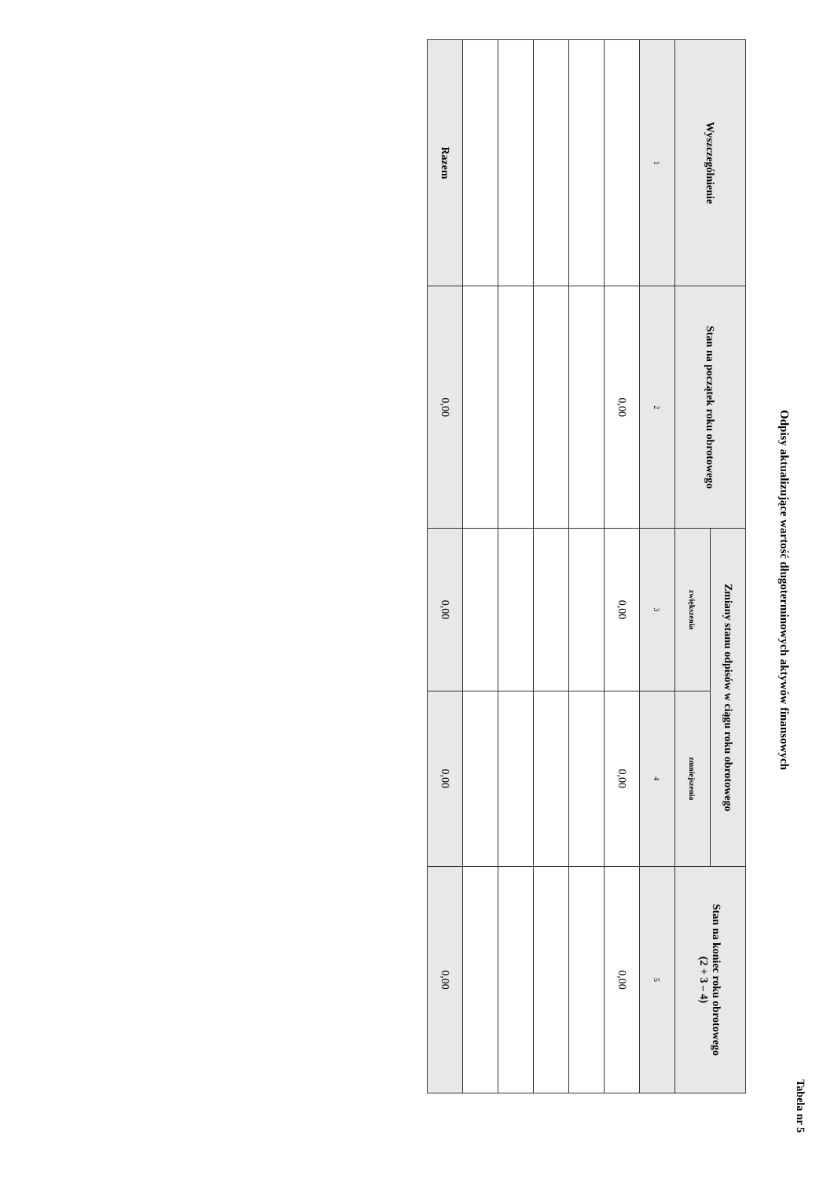Tabela nr 5
Odpisy aktualizujące wartość długoterminowych aktywów finansowych
| Wyszczególnienie | Stan na początek roku obrotowego | Zmiany stanu odpisów w ciągu roku obrotowego | | Stan na koniec roku obrotowego (2 + 3 – 4) |
| --- | --- | --- | --- | --- |
| | | zwiększenia | zmniejszenia | |
| 1 | 2 | 3 | 4 | 5 |
| | 0,00 | 0,00 | 0,00 | 0,00 |
| Razem | 0,00 | 0,00 | 0,00 | 0,00 |